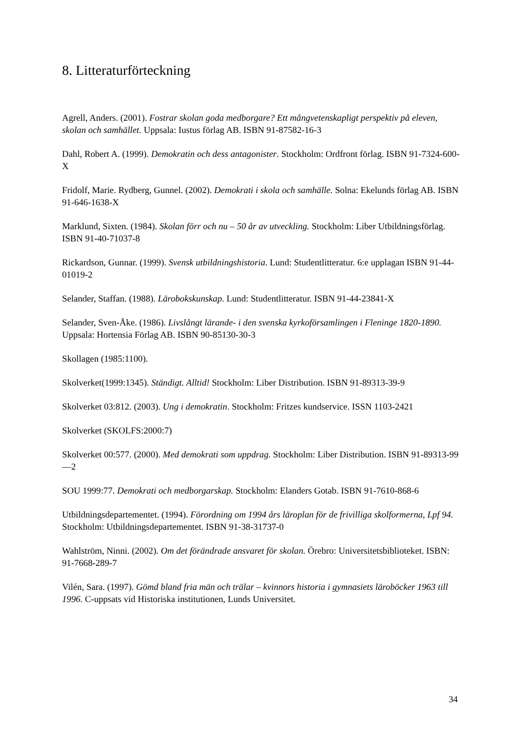8. Litteraturförteckning
Agrell, Anders. (2001). Fostrar skolan goda medborgare? Ett mångvetenskapligt perspektiv på eleven, skolan och samhället. Uppsala: Iustus förlag AB. ISBN 91-87582-16-3
Dahl, Robert A. (1999). Demokratin och dess antagonister. Stockholm: Ordfront förlag. ISBN 91-7324-600-X
Fridolf, Marie. Rydberg, Gunnel. (2002). Demokrati i skola och samhälle. Solna: Ekelunds förlag AB. ISBN 91-646-1638-X
Marklund, Sixten. (1984). Skolan förr och nu – 50 år av utveckling. Stockholm: Liber Utbildningsförlag. ISBN 91-40-71037-8
Rickardson, Gunnar. (1999). Svensk utbildningshistoria. Lund: Studentlitteratur. 6:e upplagan ISBN 91-44-01019-2
Selander, Staffan. (1988). Lärobokskunskap. Lund: Studentlitteratur. ISBN 91-44-23841-X
Selander, Sven-Åke. (1986). Livslångt lärande- i den svenska kyrkoförsamlingen i Fleninge 1820-1890. Uppsala: Hortensia Förlag AB. ISBN 90-85130-30-3
Skollagen (1985:1100).
Skolverket(1999:1345). Ständigt. Alltid! Stockholm: Liber Distribution. ISBN 91-89313-39-9
Skolverket 03:812. (2003). Ung i demokratin. Stockholm: Fritzes kundservice. ISSN 1103-2421
Skolverket (SKOLFS:2000:7)
Skolverket 00:577. (2000). Med demokrati som uppdrag. Stockholm: Liber Distribution. ISBN 91-89313-99—2
SOU 1999:77. Demokrati och medborgarskap. Stockholm: Elanders Gotab. ISBN 91-7610-868-6
Utbildningsdepartementet. (1994). Förordning om 1994 års läroplan för de frivilliga skolformerna, Lpf 94. Stockholm: Utbildningsdepartementet. ISBN 91-38-31737-0
Wahlström, Ninni. (2002). Om det förändrade ansvaret för skolan. Örebro: Universitetsbiblioteket. ISBN: 91-7668-289-7
Vilén, Sara. (1997). Gömd bland fria män och trälar – kvinnors historia i gymnasiets läroböcker 1963 till 1996. C-uppsats vid Historiska institutionen, Lunds Universitet.
34